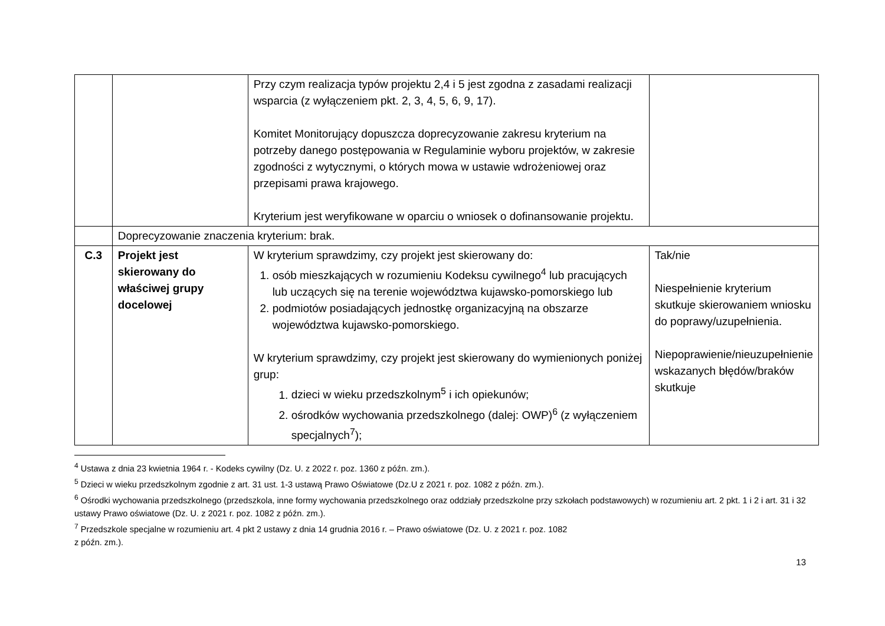| | | Przy czym realizacja typów projektu 2,4 i 5 jest zgodna z zasadami realizacji wsparcia (z wyłączeniem pkt. 2, 3, 4, 5, 6, 9, 17). Komitet Monitorujący dopuszcza doprecyzowanie zakresu kryterium na potrzeby danego postępowania w Regulaminie wyboru projektów, w zakresie zgodności z wytycznymi, o których mowa w ustawie wdrożeniowej oraz przepisami prawa krajowego. Kryterium jest weryfikowane w oparciu o wniosek o dofinansowanie projektu. | |
| | Doprecyzowanie znaczenia kryterium: brak. | | |
| C.3 | Projekt jest skierowany do właściwej grupy docelowej | W kryterium sprawdzimy, czy projekt jest skierowany do: 1. osób mieszkających w rozumieniu Kodeksu cywilnego<sup>4</sup> lub pracujących lub uczących się na terenie województwa kujawsko-pomorskiego lub 2. podmiotów posiadających jednostkę organizacyjną na obszarze województwa kujawsko-pomorskiego. W kryterium sprawdzimy, czy projekt jest skierowany do wymienionych poniżej grup: 1. dzieci w wieku przedszkolnym<sup>5</sup> i ich opiekunów; 2. ośrodków wychowania przedszkolnego (dalej: OWP)<sup>6</sup> (z wyłączeniem specjalnych<sup>7</sup>); | Tak/nie Niespełnienie kryterium skutkuje skierowaniem wniosku do poprawy/uzupełnienia. Niepoprawienie/nieuzupełnienie wskazanych błędów/braków skutkuje |
<sup>4</sup> Ustawa z dnia 23 kwietnia 1964 r. - Kodeks cywilny (Dz. U. z 2022 r. poz. 1360 z późn. zm.).
<sup>5</sup> Dzieci w wieku przedszkolnym zgodnie z art. 31 ust. 1-3 ustawą Prawo Oświatowe (Dz.U z 2021 r. poz. 1082 z późn. zm.).
<sup>6</sup> Ośrodki wychowania przedszkolnego (przedszkola, inne formy wychowania przedszkolnego oraz oddziały przedszkolne przy szkołach podstawowych) w rozumieniu art. 2 pkt. 1 i 2 i art. 31 i 32 ustawy Prawo oświatowe (Dz. U. z 2021 r. poz. 1082 z późn. zm.).
<sup>7</sup> Przedszkole specjalne w rozumieniu art. 4 pkt 2 ustawy z dnia 14 grudnia 2016 r. – Prawo oświatowe (Dz. U. z 2021 r. poz. 1082
z późn. zm.).
13